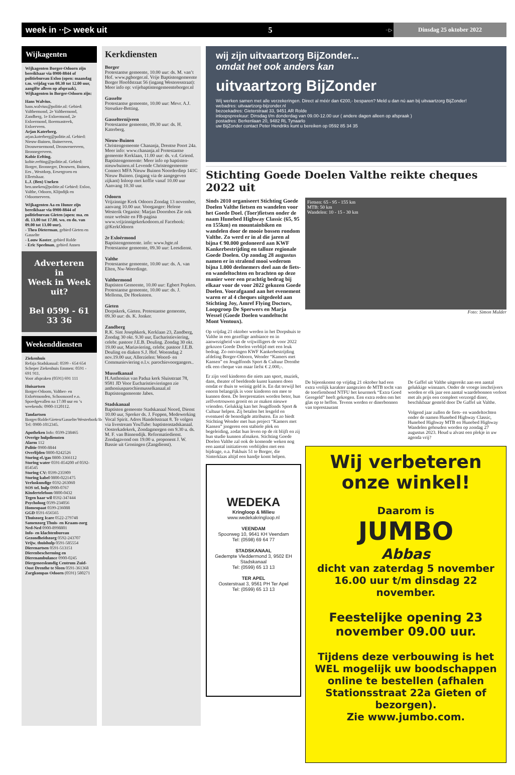week in ··▷ week uit 5
··▷
Dinsdag 25 oktober 2022
Wijkagenten
Wijkagenten Borger-Odoorn zijn bereikbaar via 0900-8844 of politiebureau Exloo (open: maandag t.m. vrijdag van 08.30 tot 12.00 uur, aangifte alleen op afspraak). Wijkagenten in Borger-Odoorn zijn:
Hans Walvius. hans.walvius@politie.nl: Gebied: Valthermond, 2e Valthermond, Zandberg, 1e Exloermond, 2e Exloermond, Boermastreek, Exloerveen.
Arjan Katerberg. arjan.katerberg@politie.nl. Gebied: Nieuw-Buinen, Buinerveen, Drouwenermond, Drouwenerveen, Bronnegerveen.
Kobie Eefting. kobie.eefting@politie.nl. Gebied: Borger, Bronneger, Drouwen, Buinen, Ees , Westdorp, Eesergroen en Ellertshaar.
L.J. (Ben) Uneken ben.uneken@politie.nl Gebied: Exloo, Valthe, Odoorn, Klijndijk en Odoornerveen.
Wijkagenten Aa en Hunze zijn bereikbaar via 0900-8844 of politiebureau Gieten (open: ma. en di. 13.00 tot 17.00. wo. en do. van 09.00 tot 13.00 uur).
- Theo Dieterman, gebied Gieten en Gasselte
- Louw Koster, gebied Rolde
- Eric Speelman, gebied Annen
Adverteren
in
Week in Week uit?
Bel 0599 - 61 33 36
Weekenddiensten
Ziekenhuis
Refaja Stadskanaal: 0599 - 654 654
Scheper Ziekenhuis Emmen: 0591 - 691 911.
Voor afspraken (0591) 691 111
Huisartsen
Borger-Odoorn, Valther- en Exloërmonden, Schoonoord e.o. Spoedgevallen na 17.00 uur en ‘s weekends: 0900-1120112.
Tandartsen
Borger/Rolde/Gieten/Gasselte/Westerbork/Beilen: Tel: 0900-1012345.
Apotheken Info: 0599-238465
Overige hulpdiensten
Alarm 112
Politie 0900-8844
Overlijden 0800-0242526
Storing el./gas 0800-3366112
Storing water 0591-854200 of 0592-854545
Storing CV: 0599-235909
Storing kabel 0800-0221475
Verloskundige 0592-263060
SOS tel. hulp 0900-0767
Kindertelefoon 0800-0432
Tegen haar wil 0592-347444
Psycholoog 0599-234056
Homeopaat 0599-236088
GGD 0591-656565
Thuiszorg Icare 0522-279748
Samenzorg Thuis- en Kraam-zorg Nrd-Ned 0900-8998801
Info- en klachtenbureau Gezondheidszorg 0592-243707
Vrijw. thuishulp 0591-585554
Dierenartsen 0591-513151
Dierenbescherming en Dierenambulance 0900-0245
Diergeneeskundig Centrum Zuid-Oost Drenthe te Sleen 0591-361368
Zorgkompas Odoorn (0591) 580271
Kerkdiensten
Borger
Protestantse gemeente, 10.00 uur: ds. M. van’t Hof. www.pgborger.nl. Vrije Baptistengemeente Borger Hoofdstraat 56 (ingang Westeresstraat): Meer info op: vrijebaptistengemeenteborger.nl
Gasselte
Protestantse gemeente, 10.00 uur: Mevr. A.J. Streutker-Betting.
Gasselternijveen
Protestantse gemeente, 09.30 uur: ds. H. Katerberg.
Nieuw-Buinen
Christengemeente Chananja, Drentse Poort 24a. Meer info: www.chananja.nl Protestantse gemeente Kerklaan, 11.00 uur: ds. v.d. Griend. Baptistengemeente: Meer info op baptisten-nieuwbuinen.nl Levende Christengemeente Connect MFA Nieuw Buinen Noorderdiep 141C Nieuw Buinen. (ingang via de aangegeven zijkant) Inloop met koffie vanaf 10.00 uur Aanvang 10.30 uur.
Odoorn
Vrijzinnige Kerk Odoorn Zondag 13 november, aanvang 10.00 uur. Voorganger: Helene Westerik Organist: Marjan Doornbos Zie ook onze website en FB-pagina www.vrijzinnigekerkodoorn.nl Facebook: @KerkOdoorn
2e Exloërmond
Baptistengemeente. info: www.bgte.nl Protestantse gemeente, 09.30 uur: Leesdienst.
Valthe
Protestantse gemeente, 10.00 uur: ds. A. van Elten, Nw-Weerdinge.
Valthermond
Baptisten Gemeente, 10.00 uur: Egbert Popken. Protestantse gemeente, 10.00 uur: ds. J. Mellema, De Hoeksteen.
Gieten
Dorpskerk, Gieten. Protestantse gemeente, 09.30 uur: ds. K. Jonker.
Zandberg
R.K. Sint Josephkerk, Kerklaan 23, Zandberg, Zondag 30 okt. 9.30 uur, Eucharistieviering, celebr. pastoor J.E.B. Deuling. Zondag 30 okt. 19.00 uur, Mariaviering, celebr. pastoor J.E.B. Deuling en diaken S.J. Hof. Woensdag 2 nov.19.00 uur, Allerzielen: Woord- en Communieviering o.l.v. parochievoorgangers..
Musselkanaal
H.Anthonius van Padua kerk Sluisstraat 78, 9581 JD Voor Eucharistievieringen zie anthoniusparochiemusselkanaal.nl Baptistengemeente Jabes.
Stadskanaal
Baptisten gemeente Stadskanaal Noord, Dienst 10.00 uur, Spreker ds. J. Foppen, Medewerking Vocal Spirit. Adres Handelsstraat 8. Te volgen via livestream YouTube: baptistenstadskanaal. Oosterkadekerk, Zondagmorgen om 9.30 u. ds. M. F. van Binnendijk. Reformatiedienst. Zondagavond om 19.00 u. proponent J. W. Bassie uit Groningen (Zangdienst).
wij zijn uitvaartzorg BijZonder...
omdat het ook anders kan
uitvaartzorg BijZonder
Wij werken samen met alle verzekeringen. Direct al méér dan €200,- besparen? Meld u dan nú aan bij uitvaartzorg BijZonder!
webadres: uitvaartzorg-bijzonder.nl
bezoekadres: Gieterstraat 33, 9451 AR Rolde
inloopspreekuur: Dinsdag t/m donderdag van 09.00-12.00 uur ( andere dagen alleen op afspraak )
postadres: Berkenlaan 20, 9482 RL Tynaarlo
uw BijZonder contact Peter Hendriks kunt u bereiken op 0592 85 34 35
Stichting Goede Doelen Valthe reikte cheques 2022 uit
Sinds 2010 organiseert Stichting Goede Doelen Valthe fietsen en wandelen voor het Goede Doel. (Toer)fietsen onder de naam Hunebed Highway Classic (65, 95 en 155km) en mountainbiken en wandelen door de mooie bossen rondom Valthe. Zo werd er in al die jaren al bijna € 90.000 gedoneerd aan KWF Kankerbestrijding en talloze regionale Goede Doelen. Op zondag 28 augustus namen er in stralend mooi wederom bijna 1.000 deelnemers deel aan de fiets- en wandeltochten en brachten op deze manier weer een prachtig bedrag bij elkaar voor de voor 2022 gekozen Goede Doelen. Voorafgaand aan het evenement waren er al 4 cheques uitgedeeld aan Stichting Joy, Amref Flying Doctors, Loopgroep De Sperwers en Marja Wessel (Goede Doelen wandeltocht Mont Ventoux).
Op vrijdag 21 oktober werden in het Dorpshuis te Valthe in een gezellige ambiance en in aanwezigheid van de vrijwilligers de voor 2022 gekozen Goede Doelen verblijd met een leuk bedrag. Zo ontvingen KWF Kankerbestrijding afdeling Borger-Odoorn, Wender “Kamers met Kansen” en Jeugdfonds Sport & Cultuur Drenthe elk een cheque van maar liefst € 2.000,-.
Er zijn veel kinderen die niets aan sport, muziek, dans, theater of beeldende kunst kunnen doen omdat er thuis te weinig geld is. En dat terwijl het enorm belangrijk is voor kinderen om mee te kunnen doen. De leerprestaties worden beter, hun zelfvertrouwen groeit en ze maken nieuwe vrienden. Gelukkig kan het Jeugdfonds Sport & Cultuur helpen. Zij betalen het lesgeld en eventueel de benodigde attributen. En zo biedt Stichting Wender met hun project “Kamers met Kansen” jongeren een stabiele plek en begeleiding, zodat hun leven op de rit blijft en zij hun studie kunnen afmaken. Stichting Goede Doelen Valthe zal ook de komende weken nog een aantal initiatieven verblijden met een bijdrage, o.a. Pakhuis 51 te Borger, die Sinterklaas altijd een handje komt helpen.
WEDEKA
Kringloop & Milieu
www.wedekakringloop.nl
VEENDAM
Spoorweg 10, 9641 KH Veendam
Tel: (0598) 69 64 77
STADSKANAAL
Gedempte Vleddermond 3, 9502 EH Stadskanaal
Tel: (0599) 65 13 13
TER APEL
Oosterstraat 3, 9561 PH Ter Apel
Tel: (0599) 65 13 13
Fietsen: 65 - 95 - 155 km
MTB: 50 km
Wandelen: 10 - 15 - 30 km
Foto: Simon Mulder
De bijeenkomst op vrijdag 21 oktober had een extra vrolijk karakter aangezien de MTB tocht van de toerfietsbond NTFU het keurmerk “Extra Goed Geregeld” heeft gekregen. Een extra reden om het glas op te heffen. Tevens werden er dinerbonnen van toprestaurant
De Gaffel uit Valthe uitgereikt aan een aantal gelukkige winnaars. Onder de vroege inschrijvers worden er elk jaar een aantal waardebonnen verloot met als prijs een compleet verzorgd diner, beschikbaar gesteld door De Gaffel uit Valthe.
Volgend jaar zullen de fiets- en wandeltochten onder de namen Hunebed Highway Classic, Hunebed Highway MTB en Hunebed Highway Wandelen gehouden worden op zondag 27 augustus 2023. Houd u alvast een plekje in uw agenda vrij?
Wij verbeteren onze winkel!
Daarom is
JUMBO
Abbas
dicht van zaterdag 5 november 16.00 uur t/m dinsdag 22 november.
Feestelijke opening 23 november 09.00 uur.
Tijdens deze verbouwing is het WEL mogelijk uw boodschappen online te bestellen (afhalen Stationsstraat 22a Gieten of bezorgen).
Zie www.jumbo.com.